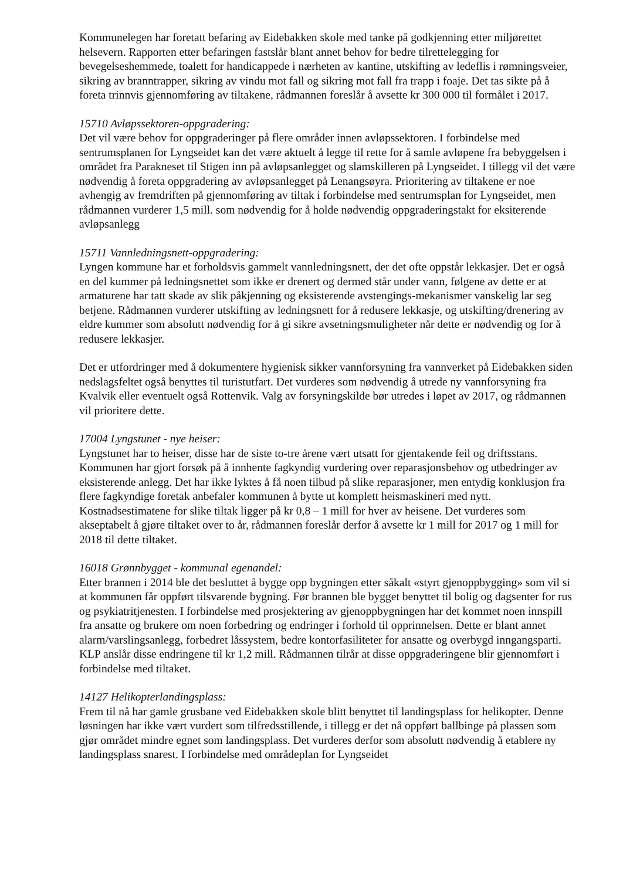Kommunelegen har foretatt befaring av Eidebakken skole med tanke på godkjenning etter miljørettet helsevern. Rapporten etter befaringen fastslår blant annet behov for bedre tilrettelegging for bevegelseshemmede, toalett for handicappede i nærheten av kantine, utskifting av ledeflis i rømningsveier, sikring av branntrapper, sikring av vindu mot fall og sikring mot fall fra trapp i foaje. Det tas sikte på å foreta trinnvis gjennomføring av tiltakene, rådmannen foreslår å avsette kr 300 000 til formålet i 2017.
15710 Avløpssektoren-oppgradering:
Det vil være behov for oppgraderinger på flere områder innen avløpssektoren. I forbindelse med sentrumsplanen for Lyngseidet kan det være aktuelt å legge til rette for å samle avløpene fra bebyggelsen i området fra Parakneset til Stigen inn på avløpsanlegget og slamskilleren på Lyngseidet. I tillegg vil det være nødvendig å foreta oppgradering av avløpsanlegget på Lenangsøyra. Prioritering av tiltakene er noe avhengig av fremdriften på gjennomføring av tiltak i forbindelse med sentrumsplan for Lyngseidet, men rådmannen vurderer 1,5 mill. som nødvendig for å holde nødvendig oppgraderingstakt for eksiterende avløpsanlegg
15711 Vannledningsnett-oppgradering:
Lyngen kommune har et forholdsvis gammelt vannledningsnett, der det ofte oppstår lekkasjer. Det er også en del kummer på ledningsnettet som ikke er drenert og dermed står under vann, følgene av dette er at armaturene har tatt skade av slik påkjenning og eksisterende avstengings-mekanismer vanskelig lar seg betjene. Rådmannen vurderer utskifting av ledningsnett for å redusere lekkasje, og utskifting/drenering av eldre kummer som absolutt nødvendig for å gi sikre avsetningsmuligheter når dette er nødvendig og for å redusere lekkasjer.
Det er utfordringer med å dokumentere hygienisk sikker vannforsyning fra vannverket på Eidebakken siden nedslagsfeltet også benyttes til turistutfart. Det vurderes som nødvendig å utrede ny vannforsyning fra Kvalvik eller eventuelt også Rottenvik. Valg av forsyningskilde bør utredes i løpet av 2017, og rådmannen vil prioritere dette.
17004 Lyngstunet - nye heiser:
Lyngstunet har to heiser, disse har de siste to-tre årene vært utsatt for gjentakende feil og driftsstans. Kommunen har gjort forsøk på å innhente fagkyndig vurdering over reparasjonsbehov og utbedringer av eksisterende anlegg. Det har ikke lyktes å få noen tilbud på slike reparasjoner, men entydig konklusjon fra flere fagkyndige foretak anbefaler kommunen å bytte ut komplett heismaskineri med nytt. Kostnadsestimatene for slike tiltak ligger på kr 0,8 – 1 mill for hver av heisene. Det vurderes som akseptabelt å gjøre tiltaket over to år, rådmannen foreslår derfor å avsette kr 1 mill for 2017 og 1 mill for 2018 til dette tiltaket.
16018 Grønnbygget - kommunal egenandel:
Etter brannen i 2014 ble det besluttet å bygge opp bygningen etter såkalt «styrt gjenoppbygging» som vil si at kommunen får oppført tilsvarende bygning. Før brannen ble bygget benyttet til bolig og dagsenter for rus og psykiatritjenesten. I forbindelse med prosjektering av gjenoppbygningen har det kommet noen innspill fra ansatte og brukere om noen forbedring og endringer i forhold til opprinnelsen. Dette er blant annet alarm/varslingsanlegg, forbedret låssystem, bedre kontorfasiliteter for ansatte og overbygd inngangsparti. KLP anslår disse endringene til kr 1,2 mill. Rådmannen tilrår at disse oppgraderingene blir gjennomført i forbindelse med tiltaket.
14127 Helikopterlandingsplass:
Frem til nå har gamle grusbane ved Eidebakken skole blitt benyttet til landingsplass for helikopter. Denne løsningen har ikke vært vurdert som tilfredsstillende, i tillegg er det nå oppført ballbinge på plassen som gjør området mindre egnet som landingsplass. Det vurderes derfor som absolutt nødvendig å etablere ny landingsplass snarest. I forbindelse med områdeplan for Lyngseidet